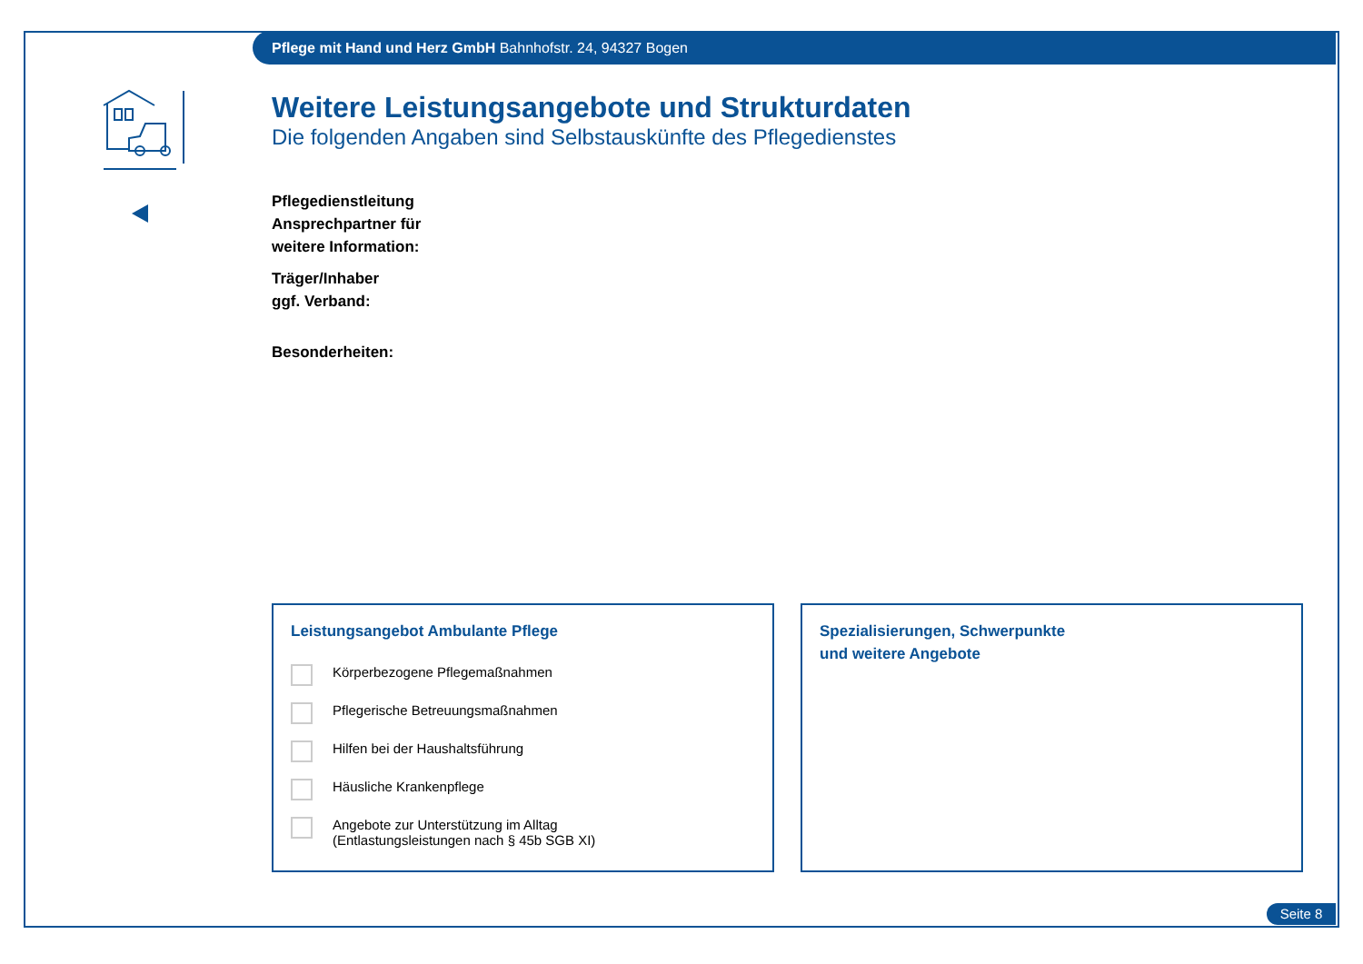Pflege mit Hand und Herz GmbH Bahnhofstr. 24, 94327 Bogen
Weitere Leistungsangebote und Strukturdaten
Die folgenden Angaben sind Selbstauskünfte des Pflegedienstes
Pflegedienstleitung
Ansprechpartner für
weitere Information:
Träger/Inhaber
ggf. Verband:
Besonderheiten:
Leistungsangebot Ambulante Pflege
Körperbezogene Pflegemaßnahmen
Pflegerische Betreuungsmaßnahmen
Hilfen bei der Haushaltsführung
Häusliche Krankenpflege
Angebote zur Unterstützung im Alltag
(Entlastungsleistungen nach § 45b SGB XI)
Spezialisierungen, Schwerpunkte
und weitere Angebote
Seite 8